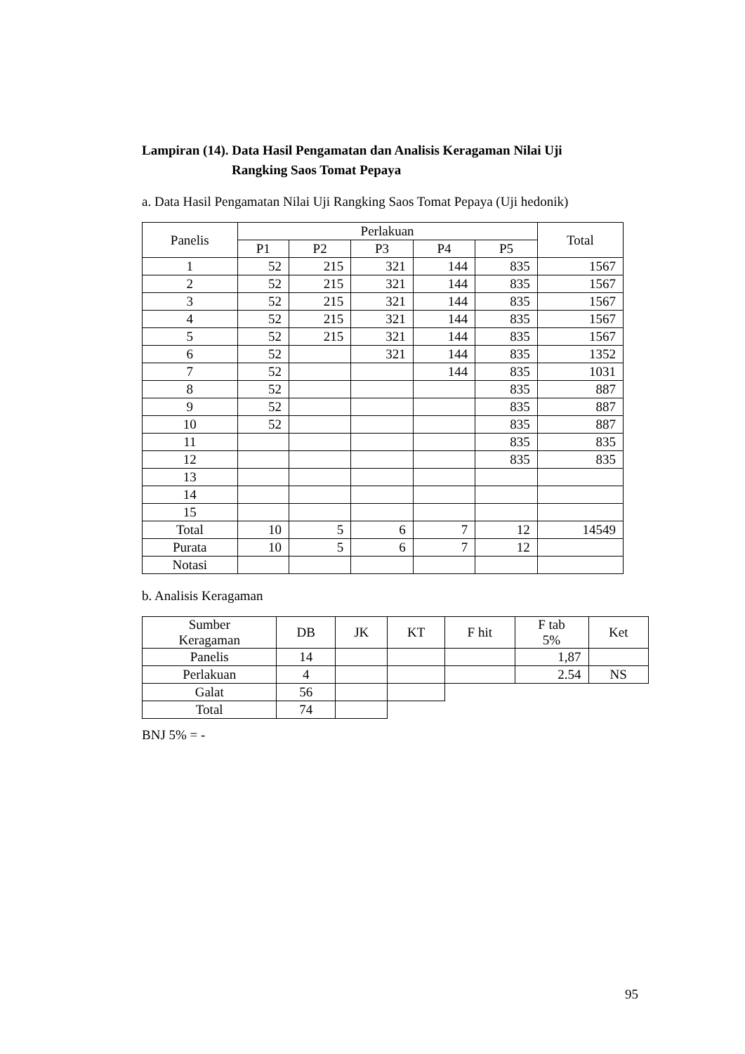Lampiran (14). Data Hasil Pengamatan dan Analisis Keragaman Nilai Uji
Rangking Saos Tomat Pepaya
a. Data Hasil Pengamatan Nilai Uji Rangking Saos Tomat Pepaya (Uji hedonik)
| Panelis | Perlakuan | | | | | Total |
| --- | --- | --- | --- | --- | --- | --- |
| | P1 | P2 | P3 | P4 | P5 | |
| 1 | 52 | 215 | 321 | 144 | 835 | 1567 |
| 2 | 52 | 215 | 321 | 144 | 835 | 1567 |
| 3 | 52 | 215 | 321 | 144 | 835 | 1567 |
| 4 | 52 | 215 | 321 | 144 | 835 | 1567 |
| 5 | 52 | 215 | 321 | 144 | 835 | 1567 |
| 6 | 52 | | 321 | 144 | 835 | 1352 |
| 7 | 52 | | | 144 | 835 | 1031 |
| 8 | 52 | | | | 835 | 887 |
| 9 | 52 | | | | 835 | 887 |
| 10 | 52 | | | | 835 | 887 |
| 11 | | | | | 835 | 835 |
| 12 | | | | | 835 | 835 |
| 13 | | | | | | |
| 14 | | | | | | |
| 15 | | | | | | |
| Total | 10 | 5 | 6 | 7 | 12 | 14549 |
| Purata | 10 | 5 | 6 | 7 | 12 | |
| Notasi | | | | | | |
b. Analisis Keragaman
| Sumber Keragaman | DB | JK | KT | F hit | F tab 5% | Ket |
| --- | --- | --- | --- | --- | --- | --- |
| Panelis | 14 | | | | 1,87 | |
| Perlakuan | 4 | | | | 2.54 | NS |
| Galat | 56 | | | | | |
| Total | 74 | | | | | |
BNJ 5% = -
95